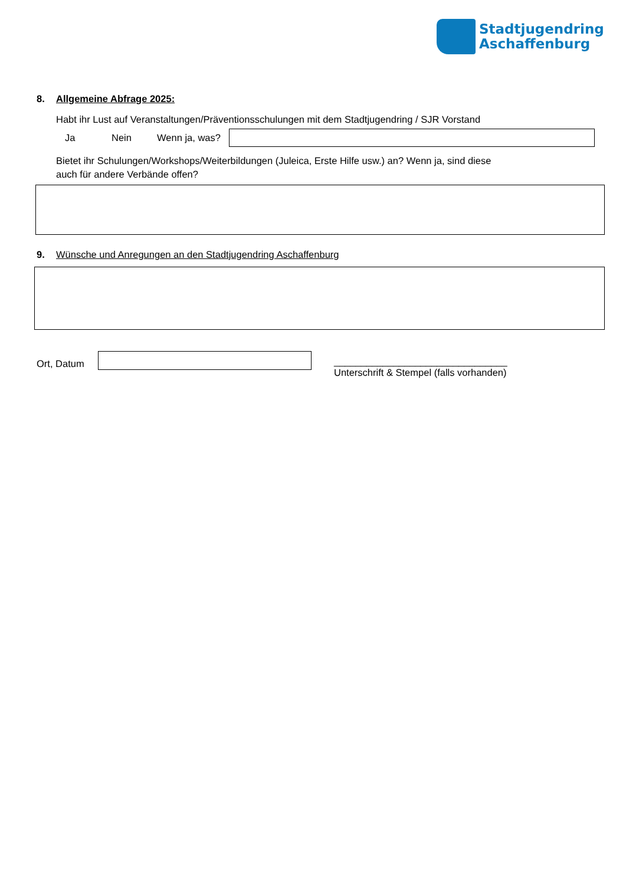Stadtjugendring
Aschaffenburg
8. Allgemeine Abfrage 2025:
Habt ihr Lust auf Veranstaltungen/Präventionsschulungen mit dem Stadtjugendring / SJR Vorstand
Ja Nein Wenn ja, was?
Bietet ihr Schulungen/Workshops/Weiterbildungen (Juleica, Erste Hilfe usw.) an? Wenn ja, sind diese
auch für andere Verbände offen?
9. Wünsche und Anregungen an den Stadtjugendring Aschaffenburg
Ort, Datum
________________________________
Unterschrift & Stempel (falls vorhanden)